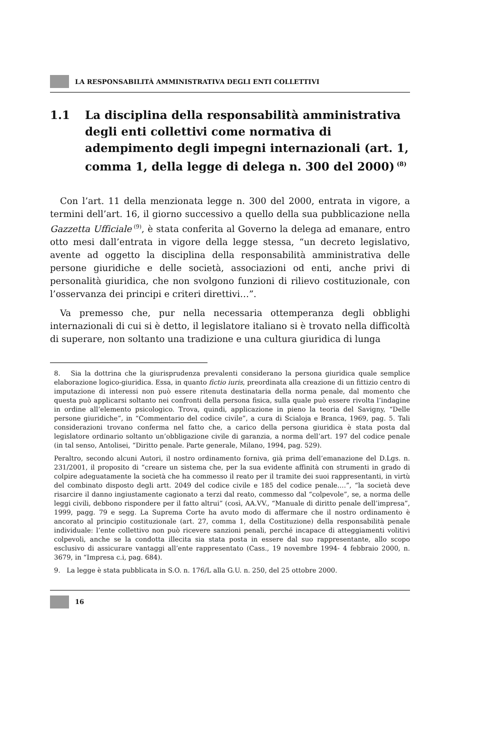LA RESPONSABILITÀ AMMINISTRATIVA DEGLI ENTI COLLETTIVI
1.1 La disciplina della responsabilità amministrativa degli enti collettivi come normativa di adempimento degli impegni internazionali (art. 1, comma 1, della legge di delega n. 300 del 2000)<sup>(8)</sup>
Con l’art. 11 della menzionata legge n. 300 del 2000, entrata in vigore, a termini dell’art. 16, il giorno successivo a quello della sua pubblicazione nella Gazzetta Ufficiale<sup>(9)</sup>, è stata conferita al Governo la delega ad emanare, entro otto mesi dall’entrata in vigore della legge stessa, “un decreto legislativo, avente ad oggetto la disciplina della responsabilità amministrativa delle persone giuridiche e delle società, associazioni od enti, anche privi di personalità giuridica, che non svolgono funzioni di rilievo costituzionale, con l’osservanza dei principi e criteri direttivi…”.
Va premesso che, pur nella necessaria ottemperanza degli obblighi internazionali di cui si è detto, il legislatore italiano si è trovato nella difficoltà di superare, non soltanto una tradizione e una cultura giuridica di lunga
8. Sia la dottrina che la giurisprudenza prevalenti considerano la persona giuridica quale semplice elaborazione logico-giuridica. Essa, in quanto fictio iuris, preordinata alla creazione di un fittizio centro di imputazione di interessi non può essere ritenuta destinataria della norma penale, dal momento che questa può applicarsi soltanto nei confronti della persona fisica, sulla quale può essere rivolta l’indagine in ordine all’elemento psicologico. Trova, quindi, applicazione in pieno la teoria del Savigny, “Delle persone giuridiche”, in “Commentario del codice civile”, a cura di Scialoja e Branca, 1969, pag. 5. Tali considerazioni trovano conferma nel fatto che, a carico della persona giuridica è stata posta dal legislatore ordinario soltanto un’obbligazione civile di garanzia, a norma dell’art. 197 del codice penale (in tal senso, Antolisei, “Diritto penale. Parte generale, Milano, 1994, pag. 529).
Peraltro, secondo alcuni Autori, il nostro ordinamento forniva, già prima dell’emanazione del D.Lgs. n. 231/2001, il proposito di “creare un sistema che, per la sua evidente affinità con strumenti in grado di colpire adeguatamente la società che ha commesso il reato per il tramite dei suoi rappresentanti, in virtù del combinato disposto degli artt. 2049 del codice civile e 185 del codice penale….”, “la società deve risarcire il danno ingiustamente cagionato a terzi dal reato, commesso dal “colpevole”, se, a norma delle leggi civili, debbono rispondere per il fatto altrui” (così, AA.VV., “Manuale di diritto penale dell’impresa”, 1999, pagg. 79 e segg. La Suprema Corte ha avuto modo di affermare che il nostro ordinamento è ancorato al principio costituzionale (art. 27, comma 1, della Costituzione) della responsabilità penale individuale: l’ente collettivo non può ricevere sanzioni penali, perché incapace di atteggiamenti volitivi colpevoli, anche se la condotta illecita sia stata posta in essere dal suo rappresentante, allo scopo esclusivo di assicurare vantaggi all’ente rappresentato (Cass., 19 novembre 1994- 4 febbraio 2000, n. 3679, in “Impresa c.i, pag. 684).
9. La legge è stata pubblicata in S.O. n. 176/L alla G.U. n. 250, del 25 ottobre 2000.
16